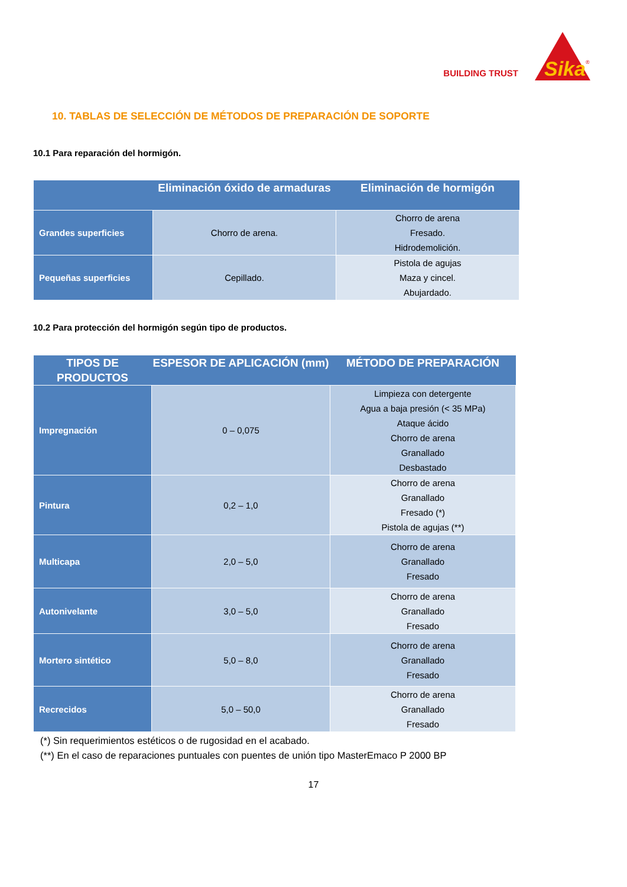BUILDING TRUST
Sika
®
10. TABLAS DE SELECCIÓN DE MÉTODOS DE PREPARACIÓN DE SOPORTE
10.1 Para reparación del hormigón.
| | Eliminación óxido de armaduras | Eliminación de hormigón |
| --- | --- | --- |
| Grandes superficies | Chorro de arena. | Chorro de arena Fresado. Hidrodemolición. |
| Pequeñas superficies | Cepillado. | Pistola de agujas Maza y cincel. Abujardado. |
10.2 Para protección del hormigón según tipo de productos.
| TIPOS DE PRODUCTOS | ESPESOR DE APLICACIÓN (mm) | MÉTODO DE PREPARACIÓN |
| --- | --- | --- |
| Impregnación | 0 – 0,075 | Limpieza con detergente Agua a baja presión (< 35 MPa) Ataque ácido Chorro de arena Granallado Desbastado |
| Pintura | 0,2 – 1,0 | Chorro de arena Granallado Fresado (*) Pistola de agujas (**) |
| Multicapa | 2,0 – 5,0 | Chorro de arena Granallado Fresado |
| Autonivelante | 3,0 – 5,0 | Chorro de arena Granallado Fresado |
| Mortero sintético | 5,0 – 8,0 | Chorro de arena Granallado Fresado |
| Recrecidos | 5,0 – 50,0 | Chorro de arena Granallado Fresado |
(*) Sin requerimientos estéticos o de rugosidad en el acabado.
(**) En el caso de reparaciones puntuales con puentes de unión tipo MasterEmaco P 2000 BP
17